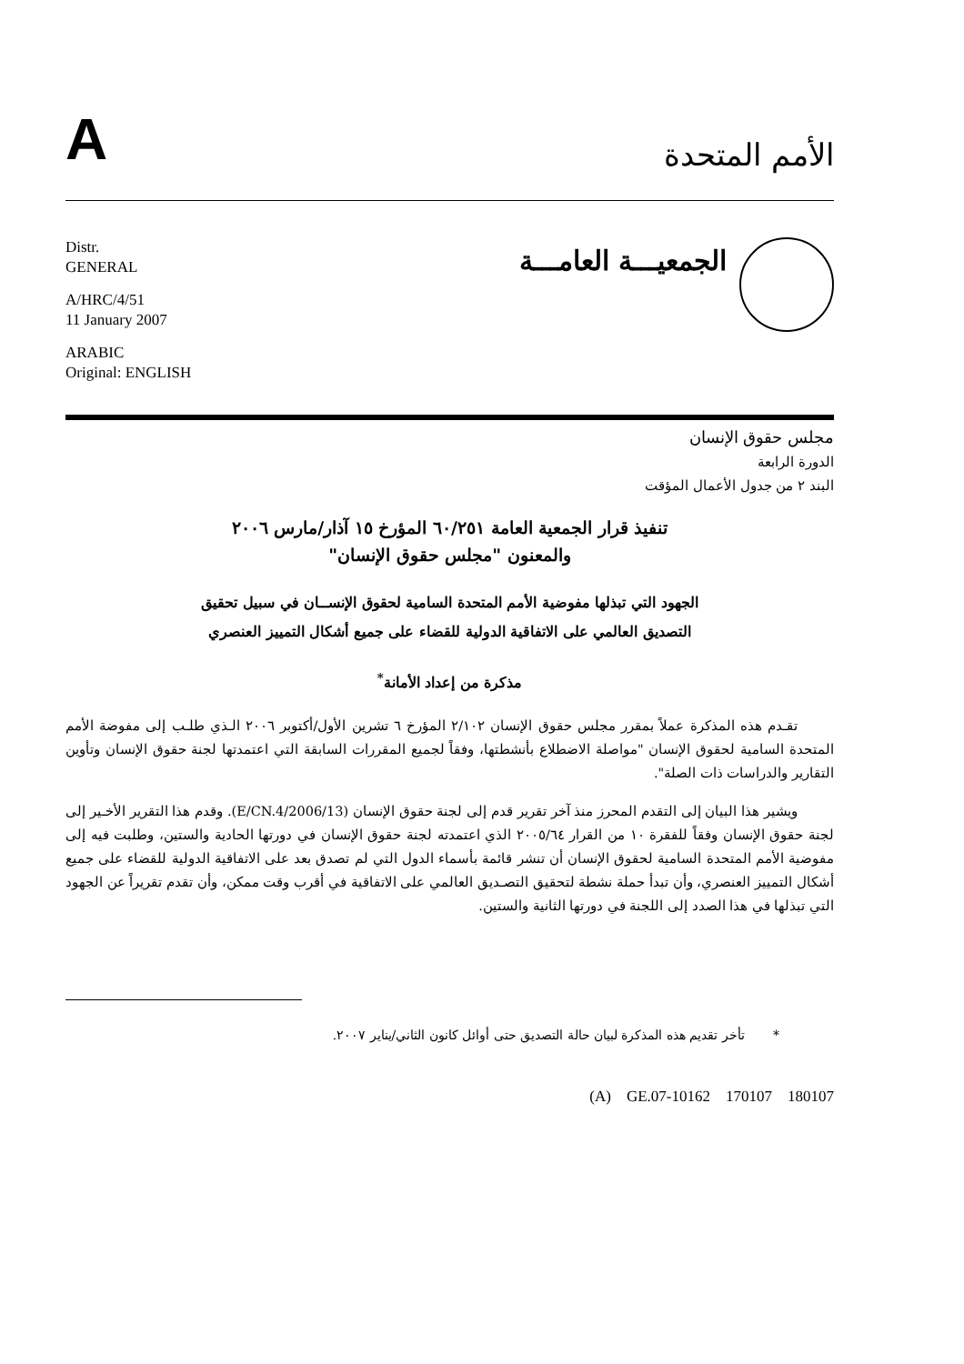A
الأمم المتحدة
Distr.
GENERAL
A/HRC/4/51
11 January 2007
ARABIC
Original: ENGLISH
الجمعيـــة العامـــة
مجلس حقوق الإنسان
الدورة الرابعة
البند ٢ من جدول الأعمال المؤقت
تنفيذ قرار الجمعية العامة ٦٠/٢٥١ المؤرخ ١٥ آذار/مارس ٢٠٠٦
والمعنون "مجلس حقوق الإنسان"
الجهود التي تبذلها مفوضية الأمم المتحدة السامية لحقوق الإنســان في سبيل تحقيق
التصديق العالمي على الاتفاقية الدولية للقضاء على جميع أشكال التمييز العنصري
مذكرة من إعداد الأمانة<sup>*</sup>
تقـدم هذه المذكرة عملاً بمقرر مجلس حقوق الإنسان ٢/١٠٢ المؤرخ ٦ تشرين الأول/أكتوبر ٢٠٠٦ الـذي طلـب إلى مفوضة الأمم المتحدة السامية لحقوق الإنسان "مواصلة الاضطلاع بأنشطتها، وفقاً لجميع المقررات السابقة التي اعتمدتها لجنة حقوق الإنسان وتأوين التقارير والدراسات ذات الصلة".
ويشير هذا البيان إلى التقدم المحرز منذ آخر تقرير قدم إلى لجنة حقوق الإنسان (E/CN.4/2006/13). وقدم هذا التقرير الأخـير إلى لجنة حقوق الإنسان وفقاً للفقرة ١٠ من القرار ٢٠٠٥/٦٤ الذي اعتمدته لجنة حقوق الإنسان في دورتها الحادية والستين، وطلبت فيه إلى مفوضية الأمم المتحدة السامية لحقوق الإنسان أن تنشر قائمة بأسماء الدول التي لم تصدق بعد على الاتفاقية الدولية للقضاء على جميع أشكال التمييز العنصري، وأن تبدأ حملة نشطة لتحقيق التصـديق العالمي على الاتفاقية في أقرب وقت ممكن، وأن تقدم تقريراً عن الجهود التي تبذلها في هذا الصدد إلى اللجنة في دورتها الثانية والستين.
* تأخر تقديم هذه المذكرة لبيان حالة التصديق حتى أوائل كانون الثاني/يناير ٢٠٠٧.
(A) GE.07-10162 170107 180107